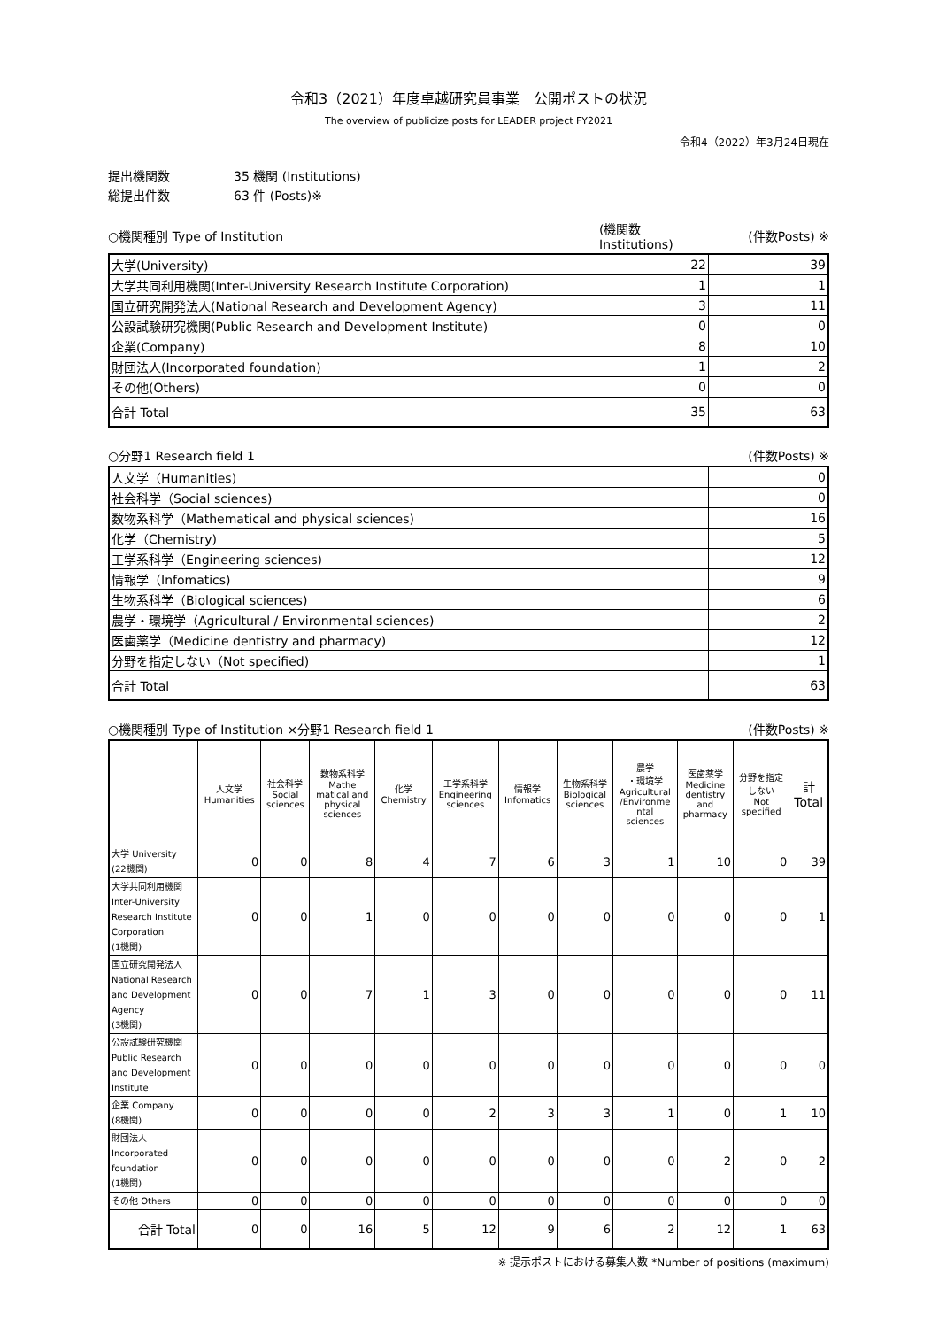令和3（2021）年度卓越研究員事業　公開ポストの状況
The overview of publicize posts for LEADER project FY2021
令和4（2022）年3月24日現在
提出機関数 35 機関 (Institutions)
総提出件数 63 件 (Posts)※
| ○機関種別 Type of Institution | (機関数Institutions) | (件数Posts) ※ |
| 大学(University) | 22 | 39 |
| 大学共同利用機関(Inter-University Research Institute Corporation) | 1 | 1 |
| 国立研究開発法人(National Research and Development Agency) | 3 | 11 |
| 公設試験研究機関(Public Research and Development Institute) | 0 | 0 |
| 企業(Company) | 8 | 10 |
| 財団法人(Incorporated foundation) | 1 | 2 |
| その他(Others) | 0 | 0 |
| 合計 Total | 35 | 63 |
| ○分野1 Research field 1 | (件数Posts) ※ |
| 人文学（Humanities) | 0 |
| 社会科学（Social sciences) | 0 |
| 数物系科学（Mathematical and physical sciences) | 16 |
| 化学（Chemistry) | 5 |
| 工学系科学（Engineering sciences) | 12 |
| 情報学（Infomatics) | 9 |
| 生物系科学（Biological sciences) | 6 |
| 農学・環境学（Agricultural / Environmental sciences) | 2 |
| 医歯薬学（Medicine dentistry and pharmacy) | 12 |
| 分野を指定しない（Not specified) | 1 |
| 合計 Total | 63 |
| ○機関種別 Type of Institution ×分野1 Research field 1 | (件数Posts) ※ |
| | 人文学 Humanities | 社会科学 Social sciences | 数物系科学 Mathe matical and physical sciences | 化学 Chemistry | 工学系科学 Engineering sciences | 情報学 Infomatics | 生物系科学 Biological sciences | 農学 ・環境学 Agricultural /Environme ntal sciences | 医歯薬学 Medicine dentistry and pharmacy | 分野を指定 しない Not specified | 計 Total |
| --- | --- | --- | --- | --- | --- | --- | --- | --- | --- | --- | --- |
| 大学 University (22機関) | 0 | 0 | 8 | 4 | 7 | 6 | 3 | 1 | 10 | 0 | 39 |
| 大学共同利用機関 Inter-University Research Institute Corporation (1機関) | 0 | 0 | 1 | 0 | 0 | 0 | 0 | 0 | 0 | 0 | 1 |
| 国立研究開発法人 National Research and Development Agency (3機関) | 0 | 0 | 7 | 1 | 3 | 0 | 0 | 0 | 0 | 0 | 11 |
| 公設試験研究機関 Public Research and Development Institute | 0 | 0 | 0 | 0 | 0 | 0 | 0 | 0 | 0 | 0 | 0 |
| 企業 Company (8機関) | 0 | 0 | 0 | 0 | 2 | 3 | 3 | 1 | 0 | 1 | 10 |
| 財団法人 Incorporated foundation (1機関) | 0 | 0 | 0 | 0 | 0 | 0 | 0 | 0 | 2 | 0 | 2 |
| その他 Others | 0 | 0 | 0 | 0 | 0 | 0 | 0 | 0 | 0 | 0 | 0 |
| 合計 Total | 0 | 0 | 16 | 5 | 12 | 9 | 6 | 2 | 12 | 1 | 63 |
※ 提示ポストにおける募集人数 *Number of positions (maximum)